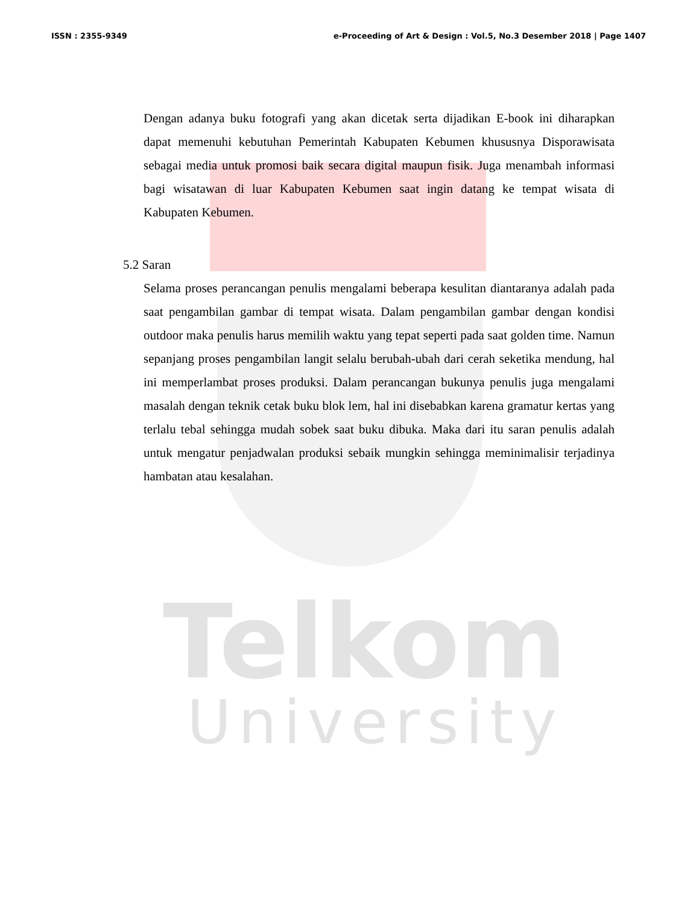Telkom
University
ISSN : 2355-9349 e-Proceeding of Art & Design : Vol.5, No.3 Desember 2018 | Page 1407
Dengan adanya buku fotografi yang akan dicetak serta dijadikan E-book ini diharapkan dapat memenuhi kebutuhan Pemerintah Kabupaten Kebumen khususnya Disporawisata sebagai media untuk promosi baik secara digital maupun fisik. Juga menambah informasi bagi wisatawan di luar Kabupaten Kebumen saat ingin datang ke tempat wisata di Kabupaten Kebumen.
5.2 Saran
Selama proses perancangan penulis mengalami beberapa kesulitan diantaranya adalah pada saat pengambilan gambar di tempat wisata. Dalam pengambilan gambar dengan kondisi outdoor maka penulis harus memilih waktu yang tepat seperti pada saat golden time. Namun sepanjang proses pengambilan langit selalu berubah-ubah dari cerah seketika mendung, hal ini memperlambat proses produksi. Dalam perancangan bukunya penulis juga mengalami masalah dengan teknik cetak buku blok lem, hal ini disebabkan karena gramatur kertas yang terlalu tebal sehingga mudah sobek saat buku dibuka. Maka dari itu saran penulis adalah untuk mengatur penjadwalan produksi sebaik mungkin sehingga meminimalisir terjadinya hambatan atau kesalahan.